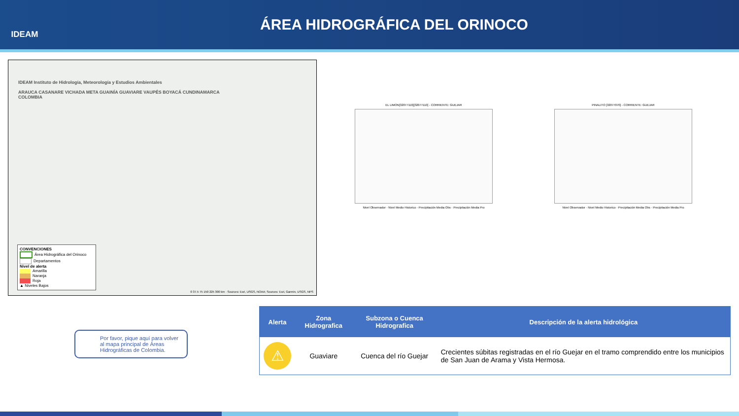IDEAM
ÁREA HIDROGRÁFICA DEL ORINOCO
IDEAM Instituto de Hidrología, Meteorología y Estudios Ambientales
ARAUCA CASANARE VICHADA META GUAINÍA GUAVIARE VAUPÉS BOYACÁ CUNDINAMARCA
COLOMBIA
CONVENCIONES
Área Hidrográfica del Orinoco
Departamentos
Nivel de alerta
Amarilla
Naranja
Roja
▲ Niveles Bajos
0 37.5 75 150 225 300 km · Sources: Esri, USGS, NOAA; Sources: Esri, Garmin, USGS, NPS
EL LIMON[32077110][32077110] - CORRIENTE: GUEJAR
Nivel Observador · Nivel Medio Historico · Precipitación Media Obs · Precipitación Media Pro
PINALITO [32077070] - CORRIENTE: GUEJAR
Nivel Observador · Nivel Medio Historico · Precipitación Media Obs · Precipitación Media Pro
Por favor, pique aquí para volver al mapa principal de Áreas Hidrográficas de Colombia.
| Alerta | Zona Hidrografica | Subzona o Cuenca Hidrografica | Descripción de la alerta hidrológica |
| --- | --- | --- | --- |
| ⚠ | Guaviare | Cuenca del río Guejar | Crecientes súbitas registradas en el río Guejar en el tramo comprendido entre los municipios de San Juan de Arama y Vista Hermosa. |